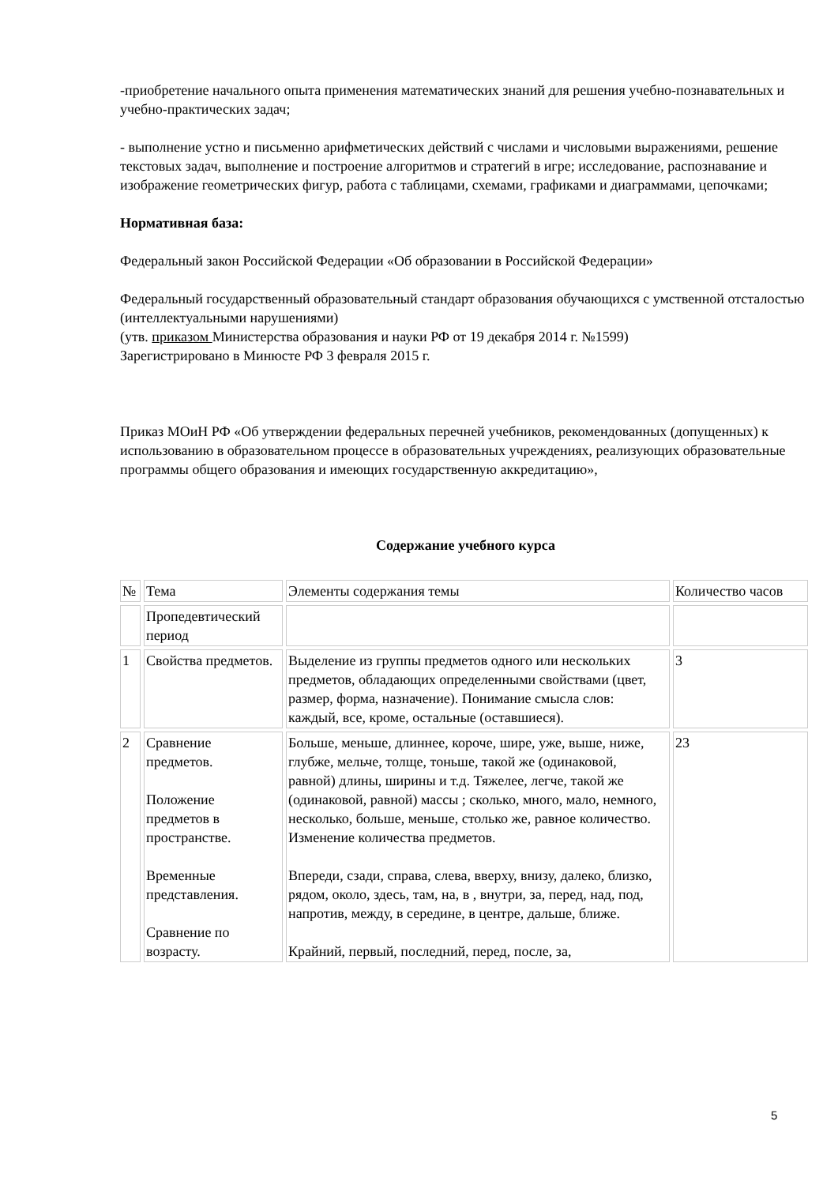-приобретение начального опыта применения математических знаний для решения учебно-познавательных и учебно-практических задач;
- выполнение устно и письменно арифметических действий с числами и числовыми выражениями, решение текстовых задач, выполнение и построение алгоритмов и стратегий в игре; исследование, распознавание и изображение геометрических фигур, работа с таблицами, схемами, графиками и диаграммами, цепочками;
Нормативная база:
Федеральный закон Российской Федерации «Об образовании в Российской Федерации»
Федеральный государственный образовательный стандарт образования обучающихся с умственной отсталостью (интеллектуальными нарушениями)
(утв. приказом Министерства образования и науки РФ от 19 декабря 2014 г. №1599)
Зарегистрировано в Минюсте РФ 3 февраля 2015 г.
Приказ МОиН РФ «Об утверждении федеральных перечней учебников, рекомендованных (допущенных) к использованию в образовательном процессе в образовательных учреждениях, реализующих образовательные программы общего образования и имеющих государственную аккредитацию»,
Содержание учебного курса
| № | Тема | Элементы содержания темы | Количество часов |
| | Пропедевтический период | | |
| 1 | Свойства предметов. | Выделение из группы предметов одного или нескольких предметов, обладающих определенными свойствами (цвет, размер, форма, назначение). Понимание смысла слов: каждый, все, кроме, остальные (оставшиеся). | 3 |
| 2 | Сравнение предметов. Положение предметов в пространстве. Временные представления. Сравнение по возрасту. | Больше, меньше, длиннее, короче, шире, уже, выше, ниже, глубже, мельче, толще, тоньше, такой же (одинаковой, равной) длины, ширины и т.д. Тяжелее, легче, такой же (одинаковой, равной) массы ; сколько, много, мало, немного, несколько, больше, меньше, столько же, равное количество. Изменение количества предметов. Впереди, сзади, справа, слева, вверху, внизу, далеко, близко, рядом, около, здесь, там, на, в , внутри, за, перед, над, под, напротив, между, в середине, в центре, дальше, ближе. Крайний, первый, последний, перед, после, за, | 23 |
5